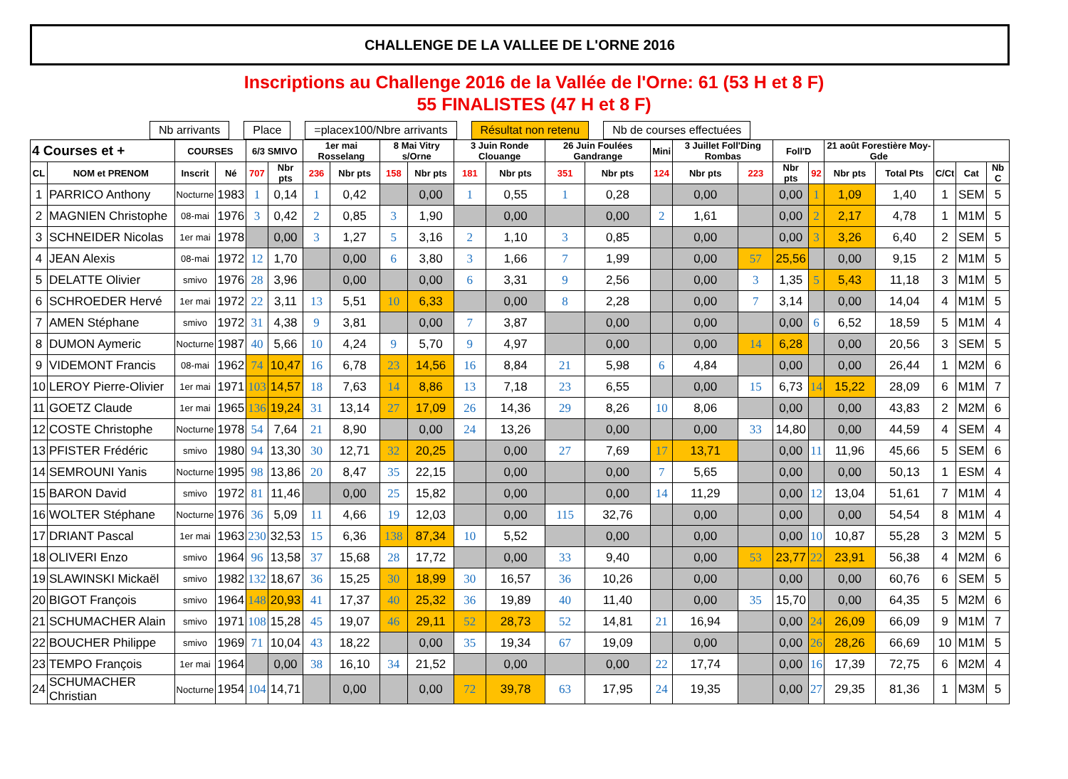CHALLENGE DE LA VALLEE DE L'ORNE 2016
Inscriptions au Challenge 2016 de la Vallée de l'Orne: 61 (53 H et 8 F)
55 FINALISTES (47 H et 8 F)
Nb arrivants Place =placex100/Nbre arrivants Résultat non retenu Nb de courses effectuées
| 4 Courses et + | | COURSES | | 6/3 SMIVO | | 1er mai Rosselang | | 8 Mai Vitry s/Orne | | 3 Juin Ronde Clouange | | 26 Juin Foulées Gandrange | | Mini | 3 Juillet Foll'Ding Rombas | | Foll'D | | 21 août Forestière Moy-Gde | | | | |
| --- | --- | --- | --- | --- | --- | --- | --- | --- | --- | --- | --- | --- | --- | --- | --- | --- | --- | --- | --- | --- | --- | --- | --- |
| CL | NOM et PRENOM | Inscrit | Né | 707 | Nbr pts | 236 | Nbr pts | 158 | Nbr pts | 181 | Nbr pts | 351 | Nbr pts | 124 | Nbr pts | 223 | Nbr pts | 92 | Nbr pts | Total Pts | C/Ct | Cat | Nb C |
| 1 | PARRICO Anthony | Nocturne | 1983 | 1 | 0,14 | 1 | 0,42 | | 0,00 | 1 | 0,55 | 1 | 0,28 | | 0,00 | | 0,00 | 1 | 1,09 | 1,40 | 1 | SEM | 5 |
| 2 | MAGNIEN Christophe | 08-mai | 1976 | 3 | 0,42 | 2 | 0,85 | 3 | 1,90 | | 0,00 | | 0,00 | 2 | 1,61 | | 0,00 | 2 | 2,17 | 4,78 | 1 | M1M | 5 |
| 3 | SCHNEIDER Nicolas | 1er mai | 1978 | | 0,00 | 3 | 1,27 | 5 | 3,16 | 2 | 1,10 | 3 | 0,85 | | 0,00 | | 0,00 | 3 | 3,26 | 6,40 | 2 | SEM | 5 |
| 4 | JEAN Alexis | 08-mai | 1972 | 12 | 1,70 | | 0,00 | 6 | 3,80 | 3 | 1,66 | 7 | 1,99 | | 0,00 | 57 | 25,56 | | 0,00 | 9,15 | 2 | M1M | 5 |
| 5 | DELATTE Olivier | smivo | 1976 | 28 | 3,96 | | 0,00 | | 0,00 | 6 | 3,31 | 9 | 2,56 | | 0,00 | 3 | 1,35 | 5 | 5,43 | 11,18 | 3 | M1M | 5 |
| 6 | SCHROEDER Hervé | 1er mai | 1972 | 22 | 3,11 | 13 | 5,51 | 10 | 6,33 | | 0,00 | 8 | 2,28 | | 0,00 | 7 | 3,14 | | 0,00 | 14,04 | 4 | M1M | 5 |
| 7 | AMEN Stéphane | smivo | 1972 | 31 | 4,38 | 9 | 3,81 | | 0,00 | 7 | 3,87 | | 0,00 | | 0,00 | | 0,00 | 6 | 6,52 | 18,59 | 5 | M1M | 4 |
| 8 | DUMON Aymeric | Nocturne | 1987 | 40 | 5,66 | 10 | 4,24 | 9 | 5,70 | 9 | 4,97 | | 0,00 | | 0,00 | 14 | 6,28 | | 0,00 | 20,56 | 3 | SEM | 5 |
| 9 | VIDEMONT Francis | 08-mai | 1962 | 74 | 10,47 | 16 | 6,78 | 23 | 14,56 | 16 | 8,84 | 21 | 5,98 | 6 | 4,84 | | 0,00 | | 0,00 | 26,44 | 1 | M2M | 6 |
| 10 | LEROY Pierre-Olivier | 1er mai | 1971 | 103 | 14,57 | 18 | 7,63 | 14 | 8,86 | 13 | 7,18 | 23 | 6,55 | | 0,00 | 15 | 6,73 | 14 | 15,22 | 28,09 | 6 | M1M | 7 |
| 11 | GOETZ Claude | 1er mai | 1965 | 136 | 19,24 | 31 | 13,14 | 27 | 17,09 | 26 | 14,36 | 29 | 8,26 | 10 | 8,06 | | 0,00 | | 0,00 | 43,83 | 2 | M2M | 6 |
| 12 | COSTE Christophe | Nocturne | 1978 | 54 | 7,64 | 21 | 8,90 | | 0,00 | 24 | 13,26 | | 0,00 | | 0,00 | 33 | 14,80 | | 0,00 | 44,59 | 4 | SEM | 4 |
| 13 | PFISTER Frédéric | smivo | 1980 | 94 | 13,30 | 30 | 12,71 | 32 | 20,25 | | 0,00 | 27 | 7,69 | 17 | 13,71 | | 0,00 | 11 | 11,96 | 45,66 | 5 | SEM | 6 |
| 14 | SEMROUNI Yanis | Nocturne | 1995 | 98 | 13,86 | 20 | 8,47 | 35 | 22,15 | | 0,00 | | 0,00 | 7 | 5,65 | | 0,00 | | 0,00 | 50,13 | 1 | ESM | 4 |
| 15 | BARON David | smivo | 1972 | 81 | 11,46 | | 0,00 | 25 | 15,82 | | 0,00 | | 0,00 | 14 | 11,29 | | 0,00 | 12 | 13,04 | 51,61 | 7 | M1M | 4 |
| 16 | WOLTER Stéphane | Nocturne | 1976 | 36 | 5,09 | 11 | 4,66 | 19 | 12,03 | | 0,00 | 115 | 32,76 | | 0,00 | | 0,00 | | 0,00 | 54,54 | 8 | M1M | 4 |
| 17 | DRIANT Pascal | 1er mai | 1963 | 230 | 32,53 | 15 | 6,36 | 138 | 87,34 | 10 | 5,52 | | 0,00 | | 0,00 | | 0,00 | 10 | 10,87 | 55,28 | 3 | M2M | 5 |
| 18 | OLIVERI Enzo | smivo | 1964 | 96 | 13,58 | 37 | 15,68 | 28 | 17,72 | | 0,00 | 33 | 9,40 | | 0,00 | 53 | 23,77 | 22 | 23,91 | 56,38 | 4 | M2M | 6 |
| 19 | SLAWINSKI Mickaël | smivo | 1982 | 132 | 18,67 | 36 | 15,25 | 30 | 18,99 | 30 | 16,57 | 36 | 10,26 | | 0,00 | | 0,00 | | 0,00 | 60,76 | 6 | SEM | 5 |
| 20 | BIGOT François | smivo | 1964 | 148 | 20,93 | 41 | 17,37 | 40 | 25,32 | 36 | 19,89 | 40 | 11,40 | | 0,00 | 35 | 15,70 | | 0,00 | 64,35 | 5 | M2M | 6 |
| 21 | SCHUMACHER Alain | smivo | 1971 | 108 | 15,28 | 45 | 19,07 | 46 | 29,11 | 52 | 28,73 | 52 | 14,81 | 21 | 16,94 | | 0,00 | 24 | 26,09 | 66,09 | 9 | M1M | 7 |
| 22 | BOUCHER Philippe | smivo | 1969 | 71 | 10,04 | 43 | 18,22 | | 0,00 | 35 | 19,34 | 67 | 19,09 | | 0,00 | | 0,00 | 26 | 28,26 | 66,69 | 10 | M1M | 5 |
| 23 | TEMPO François | 1er mai | 1964 | | 0,00 | 38 | 16,10 | 34 | 21,52 | | 0,00 | | 0,00 | 22 | 17,74 | | 0,00 | 16 | 17,39 | 72,75 | 6 | M2M | 4 |
| 24 | SCHUMACHER Christian | Nocturne | 1954 | 104 | 14,71 | | 0,00 | | 0,00 | 72 | 39,78 | 63 | 17,95 | 24 | 19,35 | | 0,00 | 27 | 29,35 | 81,36 | 1 | M3M | 5 |